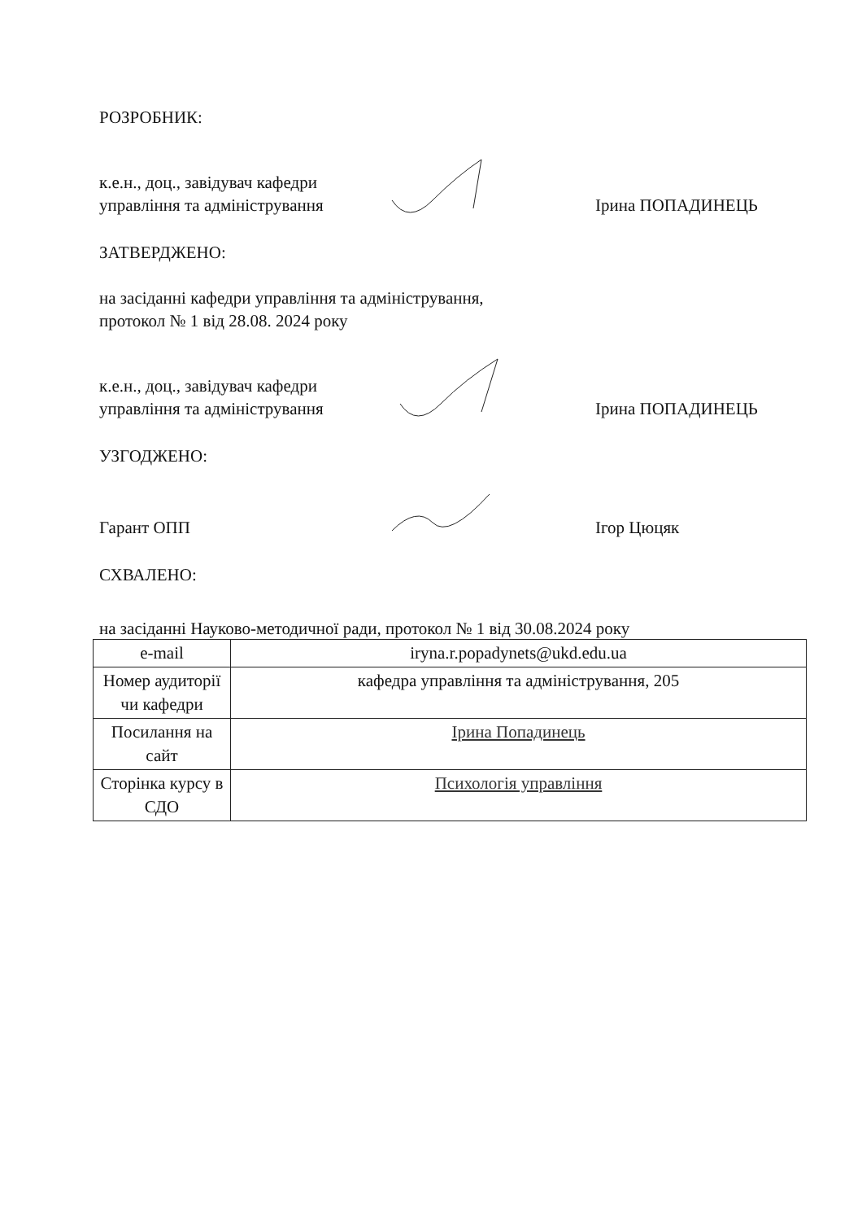РОЗРОБНИК:
к.е.н., доц., завідувач кафедри управління та адміністрування
Ірина ПОПАДИНЕЦЬ
ЗАТВЕРДЖЕНО:
на засіданні кафедри управління та адміністрування,
протокол № 1 від 28.08. 2024 року
к.е.н., доц., завідувач кафедри управління та адміністрування
Ірина ПОПАДИНЕЦЬ
УЗГОДЖЕНО:
Гарант ОПП
Ігор Цюцяк
СХВАЛЕНО:
на засіданні Науково-методичної ради, протокол № 1 від 30.08.2024 року
| e-mail | iryna.r.popadynets@ukd.edu.ua |
| Номер аудиторії чи кафедри | кафедра управління та адміністрування, 205 |
| Посилання на сайт | Ірина Попадинець |
| Сторінка курсу в СДО | Психологія управління |